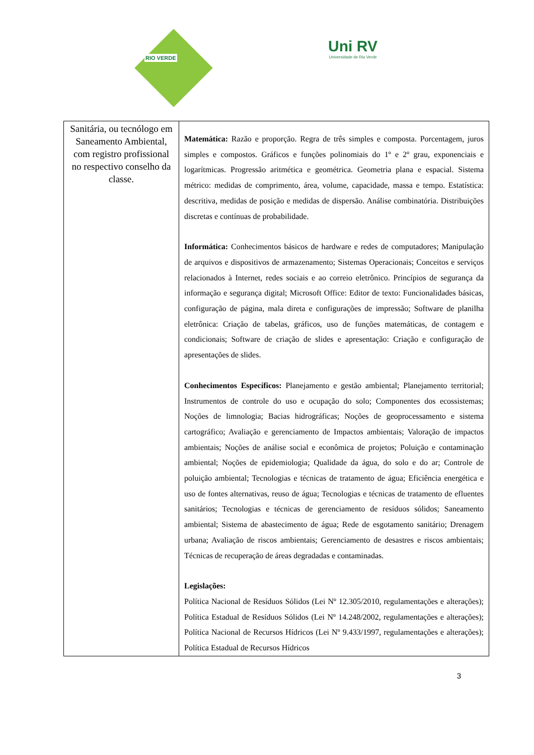RIO VERDE
Uni RV
Universidade de Rio Verde
| Sanitária, ou tecnólogo em Saneamento Ambiental, com registro profissional no respectivo conselho da classe. | Matemática: Razão e proporção. Regra de três simples e composta. Porcentagem, juros simples e compostos. Gráficos e funções polinomiais do 1º e 2º grau, exponenciais e logarítmicas. Progressão aritmética e geométrica. Geometria plana e espacial. Sistema métrico: medidas de comprimento, área, volume, capacidade, massa e tempo. Estatística: descritiva, medidas de posição e medidas de dispersão. Análise combinatória. Distribuições discretas e contínuas de probabilidade. Informática: Conhecimentos básicos de hardware e redes de computadores; Manipulação de arquivos e dispositivos de armazenamento; Sistemas Operacionais; Conceitos e serviços relacionados à Internet, redes sociais e ao correio eletrônico. Princípios de segurança da informação e segurança digital; Microsoft Office: Editor de texto: Funcionalidades básicas, configuração de página, mala direta e configurações de impressão; Software de planilha eletrônica: Criação de tabelas, gráficos, uso de funções matemáticas, de contagem e condicionais; Software de criação de slides e apresentação: Criação e configuração de apresentações de slides. Conhecimentos Específicos: Planejamento e gestão ambiental; Planejamento territorial; Instrumentos de controle do uso e ocupação do solo; Componentes dos ecossistemas; Noções de limnologia; Bacias hidrográficas; Noções de geoprocessamento e sistema cartográfico; Avaliação e gerenciamento de Impactos ambientais; Valoração de impactos ambientais; Noções de análise social e econômica de projetos; Poluição e contaminação ambiental; Noções de epidemiologia; Qualidade da água, do solo e do ar; Controle de poluição ambiental; Tecnologias e técnicas de tratamento de água; Eficiência energética e uso de fontes alternativas, reuso de água; Tecnologias e técnicas de tratamento de efluentes sanitários; Tecnologias e técnicas de gerenciamento de resíduos sólidos; Saneamento ambiental; Sistema de abastecimento de água; Rede de esgotamento sanitário; Drenagem urbana; Avaliação de riscos ambientais; Gerenciamento de desastres e riscos ambientais; Técnicas de recuperação de áreas degradadas e contaminadas. Legislações: Política Nacional de Resíduos Sólidos (Lei Nº 12.305/2010, regulamentações e alterações); Política Estadual de Resíduos Sólidos (Lei Nº 14.248/2002, regulamentações e alterações); Política Nacional de Recursos Hídricos (Lei Nº 9.433/1997, regulamentações e alterações); Política Estadual de Recursos Hídricos |
3